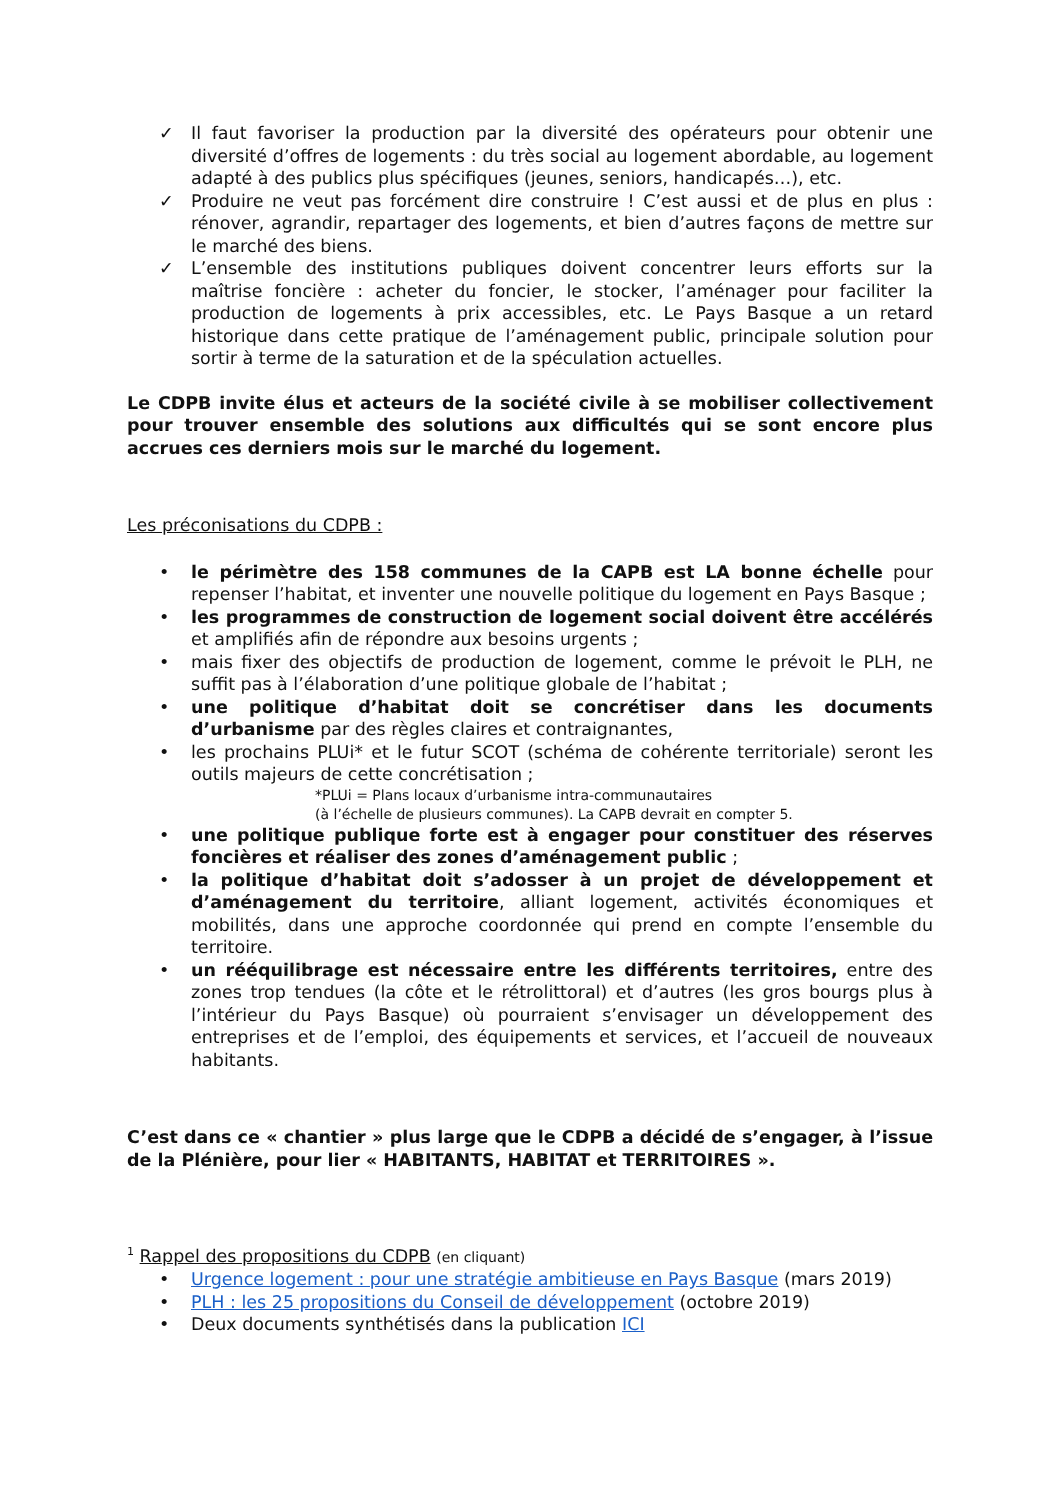✓ Il faut favoriser la production par la diversité des opérateurs pour obtenir une diversité d’offres de logements : du très social au logement abordable, au logement adapté à des publics plus spécifiques (jeunes, seniors, handicapés…), etc.
✓ Produire ne veut pas forcément dire construire ! C’est aussi et de plus en plus : rénover, agrandir, repartager des logements, et bien d’autres façons de mettre sur le marché des biens.
✓ L’ensemble des institutions publiques doivent concentrer leurs efforts sur la maîtrise foncière : acheter du foncier, le stocker, l’aménager pour faciliter la production de logements à prix accessibles, etc. Le Pays Basque a un retard historique dans cette pratique de l’aménagement public, principale solution pour sortir à terme de la saturation et de la spéculation actuelles.
Le CDPB invite élus et acteurs de la société civile à se mobiliser collectivement pour trouver ensemble des solutions aux difficultés qui se sont encore plus accrues ces derniers mois sur le marché du logement.
Les préconisations du CDPB :
• le périmètre des 158 communes de la CAPB est LA bonne échelle pour repenser l’habitat, et inventer une nouvelle politique du logement en Pays Basque ;
• les programmes de construction de logement social doivent être accélérés et amplifiés afin de répondre aux besoins urgents ;
• mais fixer des objectifs de production de logement, comme le prévoit le PLH, ne suffit pas à l’élaboration d’une politique globale de l’habitat ;
• une politique d’habitat doit se concrétiser dans les documents d’urbanisme par des règles claires et contraignantes,
• les prochains PLUi* et le futur SCOT (schéma de cohérente territoriale) seront les outils majeurs de cette concrétisation ;
*PLUi = Plans locaux d’urbanisme intra-communautaires
(à l’échelle de plusieurs communes). La CAPB devrait en compter 5.
• une politique publique forte est à engager pour constituer des réserves foncières et réaliser des zones d’aménagement public ;
• la politique d’habitat doit s’adosser à un projet de développement et d’aménagement du territoire, alliant logement, activités économiques et mobilités, dans une approche coordonnée qui prend en compte l’ensemble du territoire.
• un rééquilibrage est nécessaire entre les différents territoires, entre des zones trop tendues (la côte et le rétrolittoral) et d’autres (les gros bourgs plus à l’intérieur du Pays Basque) où pourraient s’envisager un développement des entreprises et de l’emploi, des équipements et services, et l’accueil de nouveaux habitants.
C’est dans ce « chantier » plus large que le CDPB a décidé de s’engager, à l’issue de la Plénière, pour lier « HABITANTS, HABITAT et TERRITOIRES ».
<sup>1</sup> Rappel des propositions du CDPB (en cliquant)
• Urgence logement : pour une stratégie ambitieuse en Pays Basque (mars 2019)
• PLH : les 25 propositions du Conseil de développement (octobre 2019)
• Deux documents synthétisés dans la publication ICI